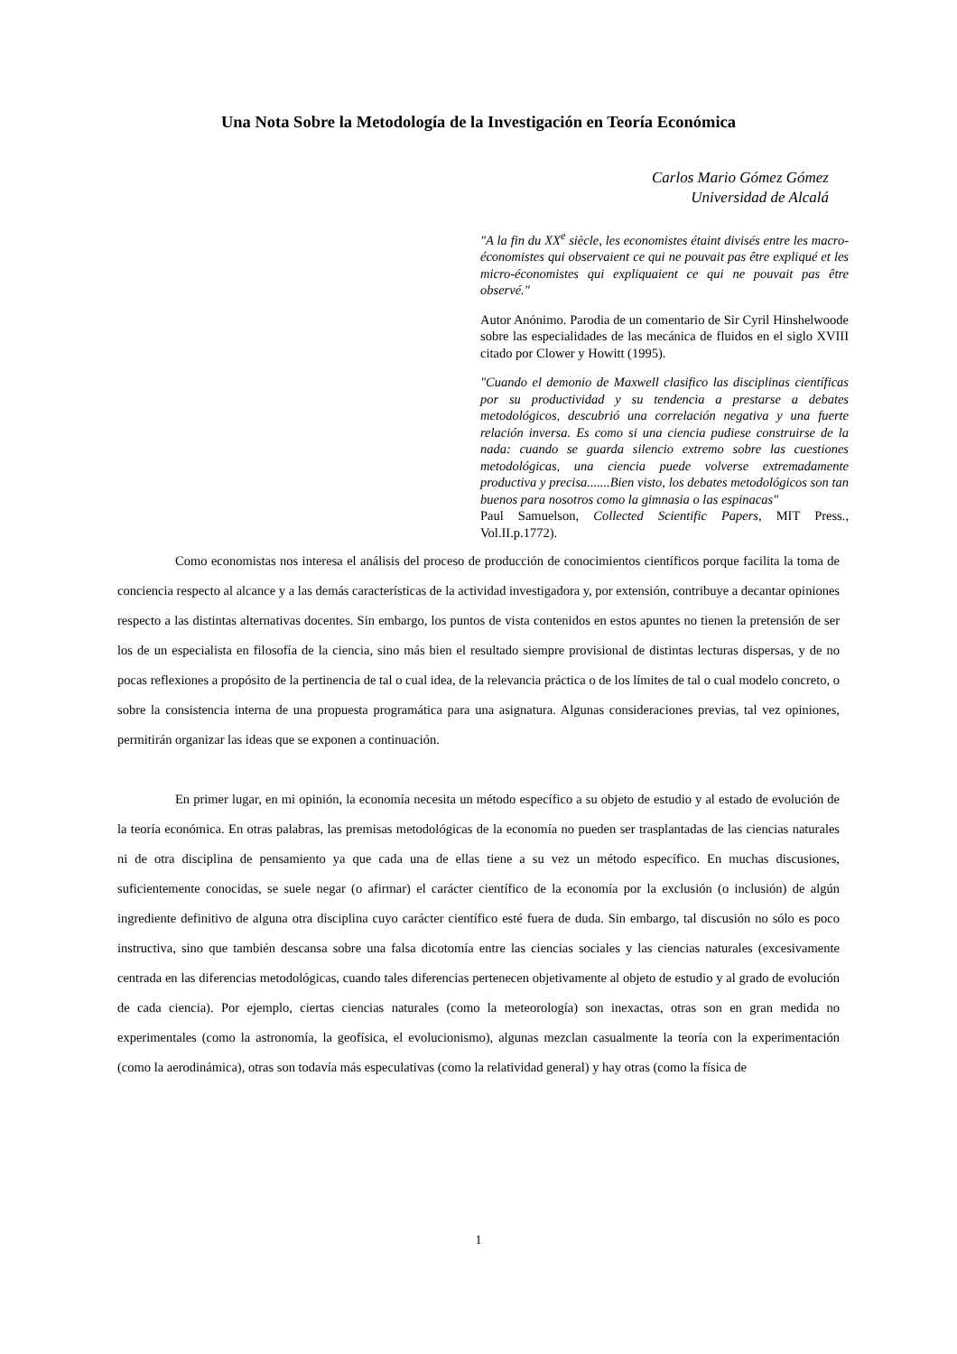Una Nota Sobre la Metodología de la Investigación en Teoría Económica
Carlos Mario Gómez Gómez
Universidad de Alcalá
"A la fin du XX<sup>e</sup> siècle, les economistes étaint divisés entre les macro-économistes qui observaient ce qui ne pouvait pas être expliqué et les micro-économistes qui expliquaient ce qui ne pouvait pas être observé."
Autor Anónimo. Parodia de un comentario de Sir Cyril Hinshelwoode sobre las especialidades de las mecánica de fluidos en el siglo XVIII citado por Clower y Howitt (1995).
"Cuando el demonio de Maxwell clasifico las disciplinas científicas por su productividad y su tendencia a prestarse a debates metodológicos, descubrió una correlación negativa y una fuerte relación inversa. Es como si una ciencia pudiese construirse de la nada: cuando se guarda silencio extremo sobre las cuestiones metodológicas, una ciencia puede volverse extremadamente productiva y precisa.......Bien visto, los debates metodológicos son tan buenos para nosotros como la gimnasia o las espinacas"
Paul Samuelson, Collected Scientific Papers, MIT Press., Vol.II.p.1772).
Como economistas nos interesa el análisis del proceso de producción de conocimientos científicos porque facilita la toma de conciencia respecto al alcance y a las demás características de la actividad investigadora y, por extensión, contribuye a decantar opiniones respecto a las distintas alternativas docentes. Sin embargo, los puntos de vista contenidos en estos apuntes no tienen la pretensión de ser los de un especialista en filosofía de la ciencia, sino más bien el resultado siempre provisional de distintas lecturas dispersas, y de no pocas reflexiones a propósito de la pertinencia de tal o cual idea, de la relevancia práctica o de los límites de tal o cual modelo concreto, o sobre la consistencia interna de una propuesta programática para una asignatura. Algunas consideraciones previas, tal vez opiniones, permitirán organizar las ideas que se exponen a continuación.
En primer lugar, en mi opinión, la economía necesita un método específico a su objeto de estudio y al estado de evolución de la teoría económica. En otras palabras, las premisas metodológicas de la economía no pueden ser trasplantadas de las ciencias naturales ni de otra disciplina de pensamiento ya que cada una de ellas tiene a su vez un método específico. En muchas discusiones, suficientemente conocidas, se suele negar (o afirmar) el carácter científico de la economía por la exclusión (o inclusión) de algún ingrediente definitivo de alguna otra disciplina cuyo carácter científico esté fuera de duda. Sin embargo, tal discusión no sólo es poco instructiva, sino que también descansa sobre una falsa dicotomía entre las ciencias sociales y las ciencias naturales (excesivamente centrada en las diferencias metodológicas, cuando tales diferencias pertenecen objetivamente al objeto de estudio y al grado de evolución de cada ciencia). Por ejemplo, ciertas ciencias naturales (como la meteorología) son inexactas, otras son en gran medida no experimentales (como la astronomía, la geofísica, el evolucionismo), algunas mezclan casualmente la teoría con la experimentación (como la aerodinámica), otras son todavía más especulativas (como la relatividad general) y hay otras (como la física de
1